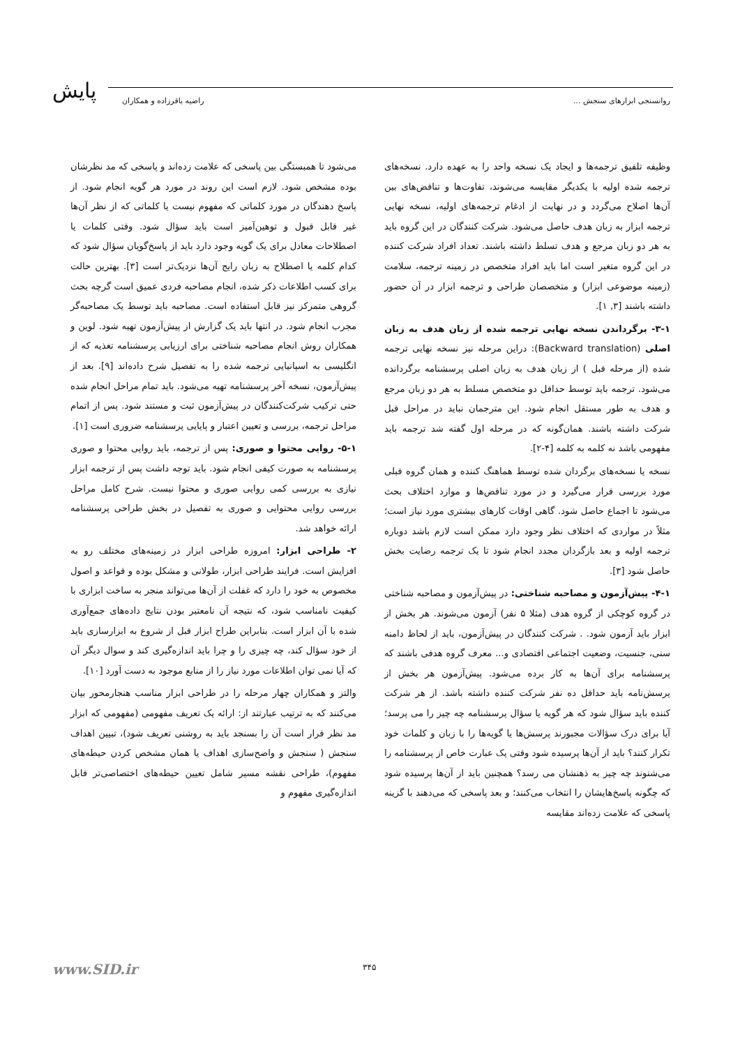پایش روانسنجی ابزارهای سنجش ... راضیه باقرزاده و همکاران
وظیفه تلفیق ترجمه‌ها و ایجاد یک نسخه واحد را به عهده دارد. نسخه‌های ترجمه شده اولیه با یکدیگر مقایسه می‌شوند، تفاوت‌ها و تناقض‌های بین آن‌ها اصلاح می‌گردد و در نهایت از ادغام ترجمه‌های اولیه، نسخه نهایی ترجمه ابزار به زبان هدف حاصل می‌شود. شرکت کنندگان در این گروه باید به هر دو زبان مرجع و هدف تسلط داشته باشند. تعداد افراد شرکت کننده در این گروه متغیر است اما باید افراد متخصص در زمینه ترجمه، سلامت (زمینه موضوعی ابزار) و متخصصان طراحی و ترجمه ابزار در آن حضور داشته باشند [۳, ۱].
۳-۱- برگرداندن نسخه نهایی ترجمه شده از زبان هدف به زبان اصلی (Backward translation): دراین مرحله نیز نسخه نهایی ترجمه شده (از مرحله قبل ) از زبان هدف به زبان اصلی پرسشنامه برگردانده می‌شود. ترجمه باید توسط حداقل دو متخصص مسلط به هر دو زبان مرجع و هدف به طور مستقل انجام شود. این مترجمان نباید در مراحل قبل شرکت داشته باشند. همان‌گونه که در مرحله اول گفته شد ترجمه باید مفهومی باشد نه کلمه به کلمه [۴-۲].
نسخه یا نسخه‌های برگردان شده توسط هماهنگ کننده و همان گروه قبلی مورد بررسی قرار می‌گیرد و در مورد تناقض‌ها و موارد اختلاف بحث می‌شود تا اجماع حاصل شود. گاهی اوقات کارهای بیشتری مورد نیاز است؛ مثلاً در مواردی که اختلاف نظر وجود دارد ممکن است لازم باشد دوباره ترجمه اولیه و بعد بازگردان مجدد انجام شود تا یک ترجمه رضایت بخش حاصل شود [۳].
۴-۱- پیش‌آزمون و مصاحبه شناختی: در پیش‌آزمون و مصاحبه شناختی در گروه کوچکی از گروه هدف (مثلا ۵ نفر) آزمون می‌شوند. هر بخش از ابزار باید آزمون شود. . شرکت کنندگان در پیش‌آزمون، باید از لحاظ دامنه سنی، جنسیت، وضعیت اجتماعی اقتصادی و... معرف گروه هدفی باشند که پرسشنامه برای آن‌ها به کار برده می‌شود. پیش‌آزمون هر بخش از پرسش‌نامه باید حداقل ده نفر شرکت کننده داشته باشد. از هر شرکت کننده باید سؤال شود که هر گویه یا سؤال پرسشنامه چه چیز را می پرسد؛ آیا برای درک سؤالات مجبورند پرسش‌ها یا گویه‌ها را با زبان و کلمات خود تکرار کنند؟ باید از آن‌ها پرسیده شود وقتی یک عبارت خاص از پرسشنامه را می‌شنوند چه چیز به ذهنشان می رسد؟ همچنین باید از آن‌ها پرسیده شود که چگونه پاسخ‌هایشان را انتخاب می‌کنند؛ و بعد پاسخی که می‌دهند با گزینه پاسخی که علامت زده‌اند مقایسه
می‌شود تا همبستگی بین پاسخی که علامت زده‌اند و پاسخی که مد نظرشان بوده مشخص شود. لازم است این روند در مورد هر گویه انجام شود. از پاسخ دهندگان در مورد کلماتی که مفهوم نیست یا کلماتی که از نظر آن‌ها غیر قابل قبول و توهین‌آمیز است باید سؤال شود. وقتی کلمات یا اصطلاحات معادل برای یک گویه وجود دارد باید از پاسخ‌گویان سؤال شود که کدام کلمه یا اصطلاح به زبان رایج آن‌ها نزدیک‌تر است [۳]. بهترین حالت برای کسب اطلاعات ذکر شده، انجام مصاحبه فردی عمیق است گرچه بحث گروهی متمرکز نیز قابل استفاده است. مصاحبه باید توسط یک مصاحبه‌گر مجرب انجام شود. در انتها باید یک گزارش از پیش‌آزمون تهیه شود. لوین و همکاران روش انجام مصاحبه شناختی برای ارزیابی پرسشنامه تغذیه که از انگلیسی به اسپانیایی ترجمه شده را به تفصیل شرح داده‌اند [۹]. بعد از پیش‌آزمون، نسخه آخر پرسشنامه تهیه می‌شود. باید تمام مراحل انجام شده حتی ترکیب شرکت‌کنندگان در پیش‌آزمون ثبت و مستند شود. پس از اتمام مراحل ترجمه، بررسی و تعیین اعتبار و پایایی پرسشنامه ضروری است [۱].
۵-۱- روایی محتوا و صوری: پس از ترجمه، باید روایی محتوا و صوری پرسشنامه به صورت کیفی انجام شود. باید توجه داشت پس از ترجمه ابزار نیازی به بررسی کمی روایی صوری و محتوا نیست. شرح کامل مراحل بررسی روایی محتوایی و صوری به تفصیل در بخش طراحی پرسشنامه ارائه خواهد شد.
۲- طراحی ابزار: امروزه طراحی ابزار در زمینه‌های مختلف رو به افزایش است. فرایند طراحی ابزار، طولانی و مشکل بوده و قواعد و اصول مخصوص به خود را دارد که غفلت از آن‌ها می‌تواند منجر به ساخت ابزاری با کیفیت نامناسب شود، که نتیجه آن نامعتبر بودن نتایج داده‌های جمع‌آوری شده با آن ابزار است. بنابراین طراح ابزار قبل از شروع به ابزارسازی باید از خود سؤال کند، چه چیزی را و چرا باید اندازه‌گیری کند و سوال دیگر آن که آیا نمی توان اطلاعات مورد نیاز را از منابع موجود به دست آورد [۱۰].
والتز و همکاران چهار مرحله را در طراحی ابزار مناسب هنجارمحور بیان می‌کنند که به ترتیب عبارتند از: ارائه یک تعریف مفهومی (مفهومی که ابزار مد نظر قرار است آن را بسنجد باید به روشنی تعریف شود)، تبیین اهداف سنجش ( سنجش و واضح‌سازی اهداف یا همان مشخص کردن حیطه‌های مفهوم)، طراحی نقشه مسیر شامل تعیین حیطه‌های اختصاصی‌تر قابل اندازه‌گیری مفهوم و
۳۴۵
www.SID.ir